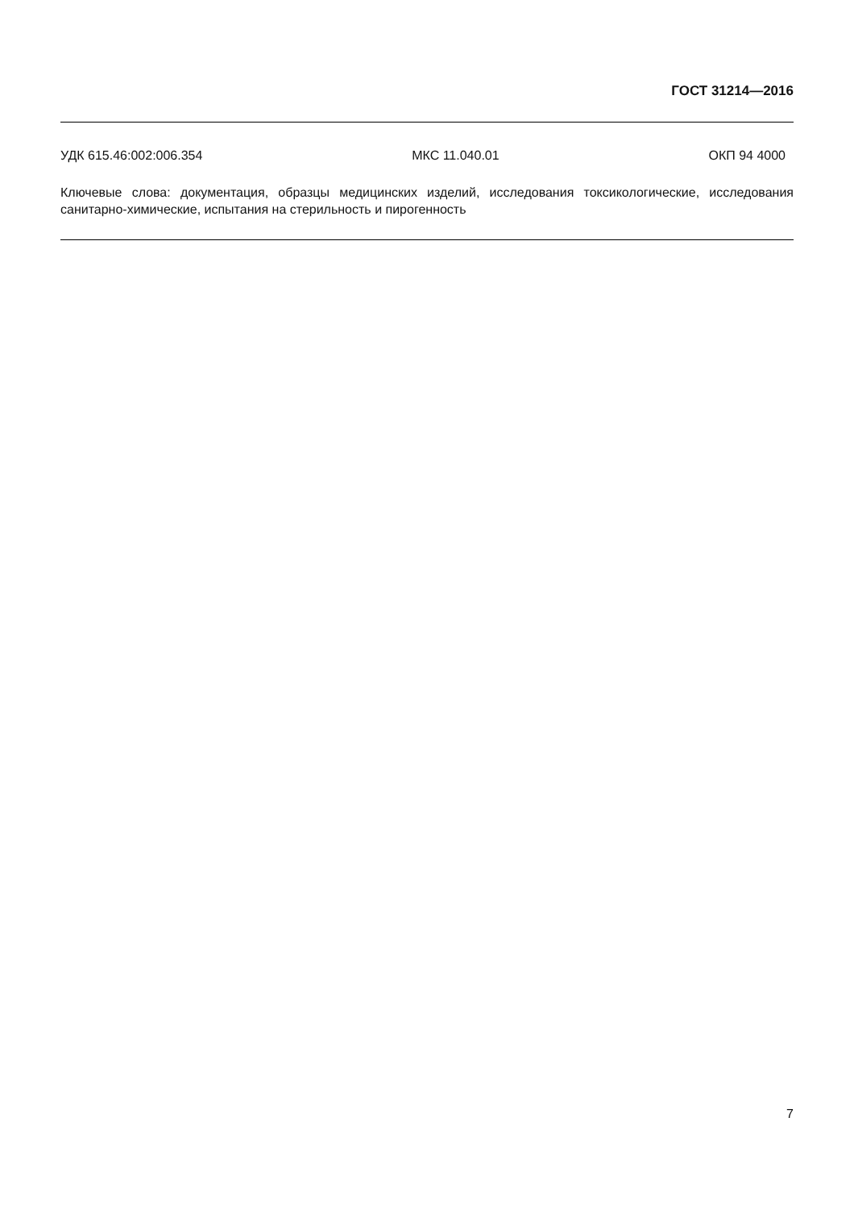ГОСТ 31214—2016
УДК 615.46:002:006.354 МКС 11.040.01 ОКП 94 4000
Ключевые слова: документация, образцы медицинских изделий, исследования токсикологические, исследования санитарно-химические, испытания на стерильность и пирогенность
7